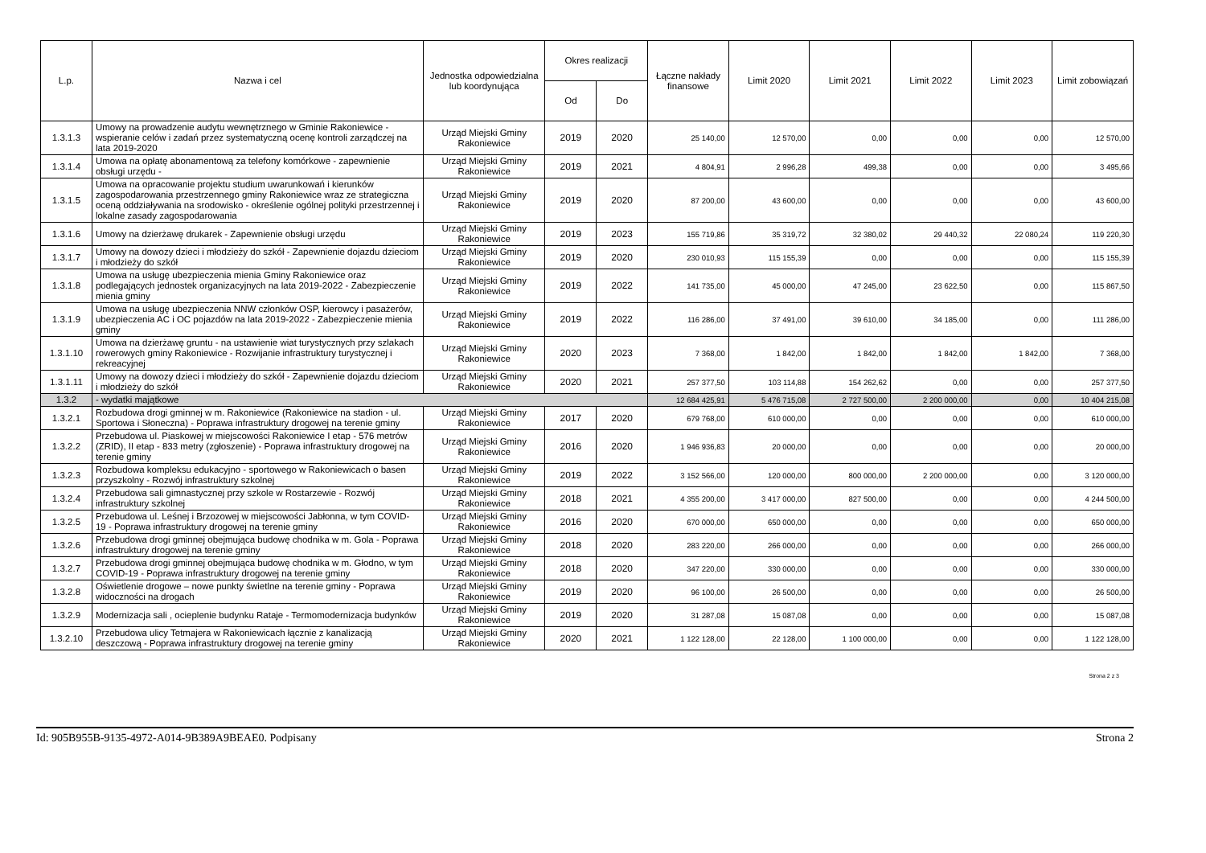| L.p. | Nazwa i cel | Jednostka odpowiedzialna lub koordynująca | Okres realizacji | | Łączne nakłady finansowe | Limit 2020 | Limit 2021 | Limit 2022 | Limit 2023 | Limit zobowiązań |
| --- | --- | --- | --- | --- | --- | --- | --- | --- | --- | --- |
| | | | Od | Do | | | | | | |
| 1.3.1.3 | Umowy na prowadzenie audytu wewnętrznego w Gminie Rakoniewice - wspieranie celów i zadań przez systematyczną ocenę kontroli zarządczej na lata 2019-2020 | Urząd Miejski Gminy Rakoniewice | 2019 | 2020 | 25 140,00 | 12 570,00 | 0,00 | 0,00 | 0,00 | 12 570,00 |
| 1.3.1.4 | Umowa na opłatę abonamentową za telefony komórkowe - zapewnienie obsługi urzędu - | Urząd Miejski Gminy Rakoniewice | 2019 | 2021 | 4 804,91 | 2 996,28 | 499,38 | 0,00 | 0,00 | 3 495,66 |
| 1.3.1.5 | Umowa na opracowanie projektu studium uwarunkowań i kierunków zagospodarowania przestrzennego gminy Rakoniewice wraz ze strategiczna oceną oddziaływania na srodowisko - określenie ogólnej polityki przestrzennej i lokalne zasady zagospodarowania | Urząd Miejski Gminy Rakoniewice | 2019 | 2020 | 87 200,00 | 43 600,00 | 0,00 | 0,00 | 0,00 | 43 600,00 |
| 1.3.1.6 | Umowy na dzierżawę drukarek - Zapewnienie obsługi urzędu | Urząd Miejski Gminy Rakoniewice | 2019 | 2023 | 155 719,86 | 35 319,72 | 32 380,02 | 29 440,32 | 22 080,24 | 119 220,30 |
| 1.3.1.7 | Umowy na dowozy dzieci i młodzieży do szkół - Zapewnienie dojazdu dzieciom i młodzieży do szkół | Urząd Miejski Gminy Rakoniewice | 2019 | 2020 | 230 010,93 | 115 155,39 | 0,00 | 0,00 | 0,00 | 115 155,39 |
| 1.3.1.8 | Umowa na usługę ubezpieczenia mienia Gminy Rakoniewice oraz podlegających jednostek organizacyjnych na lata 2019-2022 - Zabezpieczenie mienia gminy | Urząd Miejski Gminy Rakoniewice | 2019 | 2022 | 141 735,00 | 45 000,00 | 47 245,00 | 23 622,50 | 0,00 | 115 867,50 |
| 1.3.1.9 | Umowa na usługę ubezpieczenia NNW członków OSP, kierowcy i pasażerów, ubezpieczenia AC i OC pojazdów na lata 2019-2022 - Zabezpieczenie mienia gminy | Urząd Miejski Gminy Rakoniewice | 2019 | 2022 | 116 286,00 | 37 491,00 | 39 610,00 | 34 185,00 | 0,00 | 111 286,00 |
| 1.3.1.10 | Umowa na dzierżawę gruntu - na ustawienie wiat turystycznych przy szlakach rowerowych gminy Rakoniewice - Rozwijanie infrastruktury turystycznej i rekreacyjnej | Urząd Miejski Gminy Rakoniewice | 2020 | 2023 | 7 368,00 | 1 842,00 | 1 842,00 | 1 842,00 | 1 842,00 | 7 368,00 |
| 1.3.1.11 | Umowy na dowozy dzieci i młodzieży do szkół - Zapewnienie dojazdu dzieciom i młodzieży do szkół | Urząd Miejski Gminy Rakoniewice | 2020 | 2021 | 257 377,50 | 103 114,88 | 154 262,62 | 0,00 | 0,00 | 257 377,50 |
| 1.3.2 | - wydatki majątkowe | | | | 12 684 425,91 | 5 476 715,08 | 2 727 500,00 | 2 200 000,00 | 0,00 | 10 404 215,08 |
| 1.3.2.1 | Rozbudowa drogi gminnej w m. Rakoniewice (Rakoniewice na stadion - ul. Sportowa i Słoneczna) - Poprawa infrastruktury drogowej na terenie gminy | Urząd Miejski Gminy Rakoniewice | 2017 | 2020 | 679 768,00 | 610 000,00 | 0,00 | 0,00 | 0,00 | 610 000,00 |
| 1.3.2.2 | Przebudowa ul. Piaskowej w miejscowości Rakoniewice I etap - 576 metrów (ZRID), II etap - 833 metry (zgłoszenie) - Poprawa infrastruktury drogowej na terenie gminy | Urząd Miejski Gminy Rakoniewice | 2016 | 2020 | 1 946 936,83 | 20 000,00 | 0,00 | 0,00 | 0,00 | 20 000,00 |
| 1.3.2.3 | Rozbudowa kompleksu edukacyjno - sportowego w Rakoniewicach o basen przyszkolny - Rozwój infrastruktury szkolnej | Urząd Miejski Gminy Rakoniewice | 2019 | 2022 | 3 152 566,00 | 120 000,00 | 800 000,00 | 2 200 000,00 | 0,00 | 3 120 000,00 |
| 1.3.2.4 | Przebudowa sali gimnastycznej przy szkole w Rostarzewie - Rozwój infrastruktury szkolnej | Urząd Miejski Gminy Rakoniewice | 2018 | 2021 | 4 355 200,00 | 3 417 000,00 | 827 500,00 | 0,00 | 0,00 | 4 244 500,00 |
| 1.3.2.5 | Przebudowa ul. Leśnej i Brzozowej w miejscowości Jabłonna, w tym COVID-19 - Poprawa infrastruktury drogowej na terenie gminy | Urząd Miejski Gminy Rakoniewice | 2016 | 2020 | 670 000,00 | 650 000,00 | 0,00 | 0,00 | 0,00 | 650 000,00 |
| 1.3.2.6 | Przebudowa drogi gminnej obejmująca budowę chodnika w m. Gola - Poprawa infrastruktury drogowej na terenie gminy | Urząd Miejski Gminy Rakoniewice | 2018 | 2020 | 283 220,00 | 266 000,00 | 0,00 | 0,00 | 0,00 | 266 000,00 |
| 1.3.2.7 | Przebudowa drogi gminnej obejmująca budowę chodnika w m. Głodno, w tym COVID-19 - Poprawa infrastruktury drogowej na terenie gminy | Urząd Miejski Gminy Rakoniewice | 2018 | 2020 | 347 220,00 | 330 000,00 | 0,00 | 0,00 | 0,00 | 330 000,00 |
| 1.3.2.8 | Oświetlenie drogowe – nowe punkty świetlne na terenie gminy - Poprawa widoczności na drogach | Urząd Miejski Gminy Rakoniewice | 2019 | 2020 | 96 100,00 | 26 500,00 | 0,00 | 0,00 | 0,00 | 26 500,00 |
| 1.3.2.9 | Modernizacja sali , ocieplenie budynku Rataje - Termomodernizacja budynków | Urząd Miejski Gminy Rakoniewice | 2019 | 2020 | 31 287,08 | 15 087,08 | 0,00 | 0,00 | 0,00 | 15 087,08 |
| 1.3.2.10 | Przebudowa ulicy Tetmajera w Rakoniewicach łącznie z kanalizacją deszczową - Poprawa infrastruktury drogowej na terenie gminy | Urząd Miejski Gminy Rakoniewice | 2020 | 2021 | 1 122 128,00 | 22 128,00 | 1 100 000,00 | 0,00 | 0,00 | 1 122 128,00 |
Strona 2 z 3
Id: 905B955B-9135-4972-A014-9B389A9BEAE0. Podpisany Strona 2